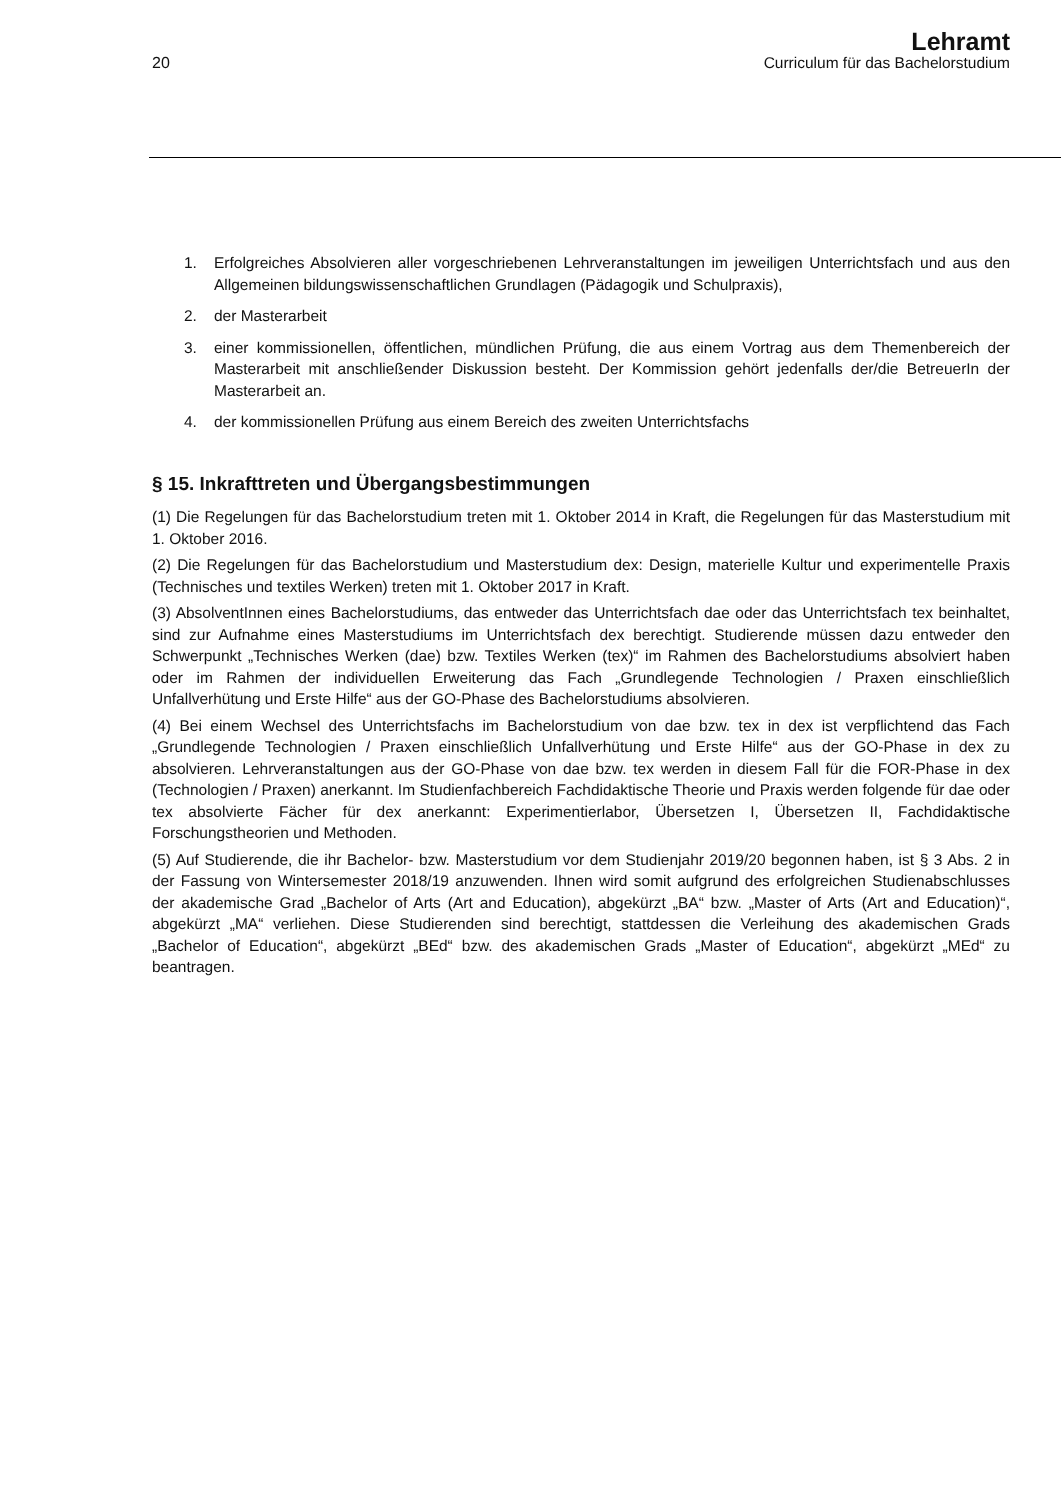20
Lehramt
Curriculum für das Bachelorstudium
1. Erfolgreiches Absolvieren aller vorgeschriebenen Lehrveranstaltungen im jeweiligen Unterrichtsfach und aus den Allgemeinen bildungswissenschaftlichen Grundlagen (Pädagogik und Schulpraxis),
2. der Masterarbeit
3. einer kommissionellen, öffentlichen, mündlichen Prüfung, die aus einem Vortrag aus dem Themenbereich der Masterarbeit mit anschließender Diskussion besteht. Der Kommission gehört jedenfalls der/die BetreuerIn der Masterarbeit an.
4. der kommissionellen Prüfung aus einem Bereich des zweiten Unterrichtsfachs
§ 15. Inkrafttreten und Übergangsbestimmungen
(1) Die Regelungen für das Bachelorstudium treten mit 1. Oktober 2014 in Kraft, die Regelungen für das Masterstudium mit 1. Oktober 2016.
(2) Die Regelungen für das Bachelorstudium und Masterstudium dex: Design, materielle Kultur und experimentelle Praxis (Technisches und textiles Werken) treten mit 1. Oktober 2017 in Kraft.
(3) AbsolventInnen eines Bachelorstudiums, das entweder das Unterrichtsfach dae oder das Unterrichtsfach tex beinhaltet, sind zur Aufnahme eines Masterstudiums im Unterrichtsfach dex berechtigt. Studierende müssen dazu entweder den Schwerpunkt „Technisches Werken (dae) bzw. Textiles Werken (tex)“ im Rahmen des Bachelorstudiums absolviert haben oder im Rahmen der individuellen Erweiterung das Fach „Grundlegende Technologien / Praxen einschließlich Unfallverhütung und Erste Hilfe“ aus der GO-Phase des Bachelorstudiums absolvieren.
(4) Bei einem Wechsel des Unterrichtsfachs im Bachelorstudium von dae bzw. tex in dex ist verpflichtend das Fach „Grundlegende Technologien / Praxen einschließlich Unfallverhütung und Erste Hilfe“ aus der GO-Phase in dex zu absolvieren. Lehrveranstaltungen aus der GO-Phase von dae bzw. tex werden in diesem Fall für die FOR-Phase in dex (Technologien / Praxen) anerkannt. Im Studienfachbereich Fachdidaktische Theorie und Praxis werden folgende für dae oder tex absolvierte Fächer für dex anerkannt: Experimentierlabor, Übersetzen I, Übersetzen II, Fachdidaktische Forschungstheorien und Methoden.
(5) Auf Studierende, die ihr Bachelor- bzw. Masterstudium vor dem Studienjahr 2019/20 begonnen haben, ist § 3 Abs. 2 in der Fassung von Wintersemester 2018/19 anzuwenden. Ihnen wird somit aufgrund des erfolgreichen Studienabschlusses der akademische Grad „Bachelor of Arts (Art and Education), abgekürzt „BA“ bzw. „Master of Arts (Art and Education)“, abgekürzt „MA“ verliehen. Diese Studierenden sind berechtigt, stattdessen die Verleihung des akademischen Grads „Bachelor of Education“, abgekürzt „BEd“ bzw. des akademischen Grads „Master of Education“, abgekürzt „MEd“ zu beantragen.